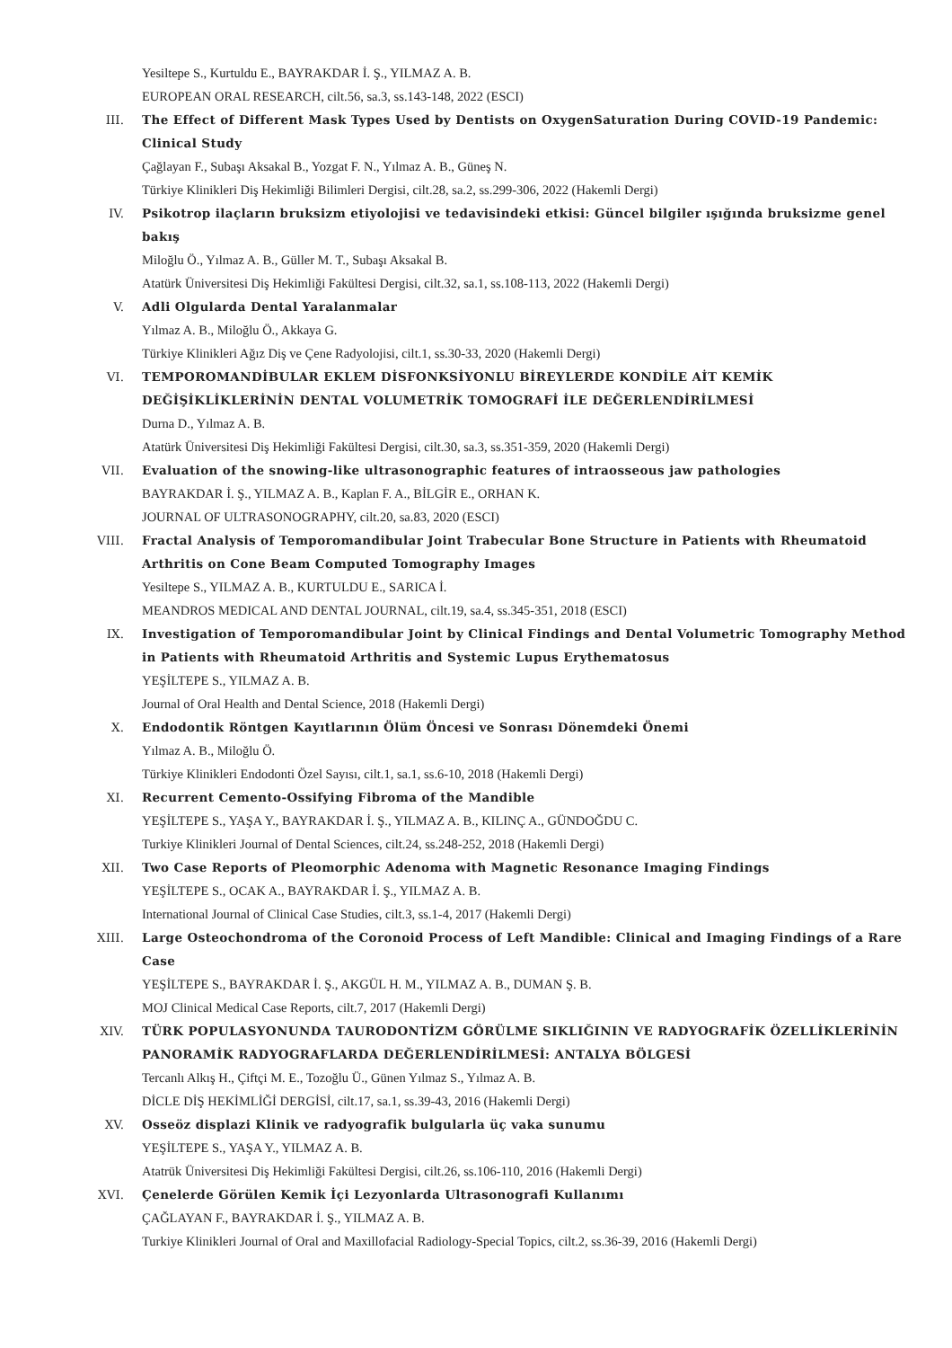Yesiltepe S., Kurtuldu E., BAYRAKDAR İ. Ş., YILMAZ A. B.
EUROPEAN ORAL RESEARCH, cilt.56, sa.3, ss.143-148, 2022 (ESCI)
III. The Effect of Different Mask Types Used by Dentists on OxygenSaturation During COVID-19 Pandemic: Clinical Study
Çağlayan F., Subaşı Aksakal B., Yozgat F. N., Yılmaz A. B., Güneş N.
Türkiye Klinikleri Diş Hekimliği Bilimleri Dergisi, cilt.28, sa.2, ss.299-306, 2022 (Hakemli Dergi)
IV. Psikotrop ilaçların bruksizm etiyolojisi ve tedavisindeki etkisi: Güncel bilgiler ışığında bruksizme genel bakış
Miloğlu Ö., Yılmaz A. B., Güller M. T., Subaşı Aksakal B.
Atatürk Üniversitesi Diş Hekimliği Fakültesi Dergisi, cilt.32, sa.1, ss.108-113, 2022 (Hakemli Dergi)
V. Adli Olgularda Dental Yaralanmalar
Yılmaz A. B., Miloğlu Ö., Akkaya G.
Türkiye Klinikleri Ağız Diş ve Çene Radyolojisi, cilt.1, ss.30-33, 2020 (Hakemli Dergi)
VI. TEMPOROMANDİBULAR EKLEM DİSFONKSİYONLU BİREYLERDE KONDİLE AİT KEMİK DEĞİŞİKLİKLERİNİN DENTAL VOLUMETRİK TOMOGRAFİ İLE DEĞERLENDİRİLMESİ
Durna D., Yılmaz A. B.
Atatürk Üniversitesi Diş Hekimliği Fakültesi Dergisi, cilt.30, sa.3, ss.351-359, 2020 (Hakemli Dergi)
VII. Evaluation of the snowing-like ultrasonographic features of intraosseous jaw pathologies
BAYRAKDAR İ. Ş., YILMAZ A. B., Kaplan F. A., BİLGİR E., ORHAN K.
JOURNAL OF ULTRASONOGRAPHY, cilt.20, sa.83, 2020 (ESCI)
VIII. Fractal Analysis of Temporomandibular Joint Trabecular Bone Structure in Patients with Rheumatoid Arthritis on Cone Beam Computed Tomography Images
Yesiltepe S., YILMAZ A. B., KURTULDU E., SARICA İ.
MEANDROS MEDICAL AND DENTAL JOURNAL, cilt.19, sa.4, ss.345-351, 2018 (ESCI)
IX. Investigation of Temporomandibular Joint by Clinical Findings and Dental Volumetric Tomography Method in Patients with Rheumatoid Arthritis and Systemic Lupus Erythematosus
YEŞİLTEPE S., YILMAZ A. B.
Journal of Oral Health and Dental Science, 2018 (Hakemli Dergi)
X. Endodontik Röntgen Kayıtlarının Ölüm Öncesi ve Sonrası Dönemdeki Önemi
Yılmaz A. B., Miloğlu Ö.
Türkiye Klinikleri Endodonti Özel Sayısı, cilt.1, sa.1, ss.6-10, 2018 (Hakemli Dergi)
XI. Recurrent Cemento-Ossifying Fibroma of the Mandible
YEŞİLTEPE S., YAŞA Y., BAYRAKDAR İ. Ş., YILMAZ A. B., KILINÇ A., GÜNDOĞDU C.
Turkiye Klinikleri Journal of Dental Sciences, cilt.24, ss.248-252, 2018 (Hakemli Dergi)
XII. Two Case Reports of Pleomorphic Adenoma with Magnetic Resonance Imaging Findings
YEŞİLTEPE S., OCAK A., BAYRAKDAR İ. Ş., YILMAZ A. B.
International Journal of Clinical Case Studies, cilt.3, ss.1-4, 2017 (Hakemli Dergi)
XIII. Large Osteochondroma of the Coronoid Process of Left Mandible: Clinical and Imaging Findings of a Rare Case
YEŞİLTEPE S., BAYRAKDAR İ. Ş., AKGÜL H. M., YILMAZ A. B., DUMAN Ş. B.
MOJ Clinical Medical Case Reports, cilt.7, 2017 (Hakemli Dergi)
XIV. TÜRK POPULASYONUNDA TAURODONTİZM GÖRÜLME SIKLIĞININ VE RADYOGRAFİK ÖZELLİKLERİNİN PANORAMİK RADYOGRAFLARDA DEĞERLENDİRİLMESİ: ANTALYA BÖLGESİ
Tercanlı Alkış H., Çiftçi M. E., Tozoğlu Ü., Günen Yılmaz S., Yılmaz A. B.
DİCLE DİŞ HEKİMLİĞİ DERGİSİ, cilt.17, sa.1, ss.39-43, 2016 (Hakemli Dergi)
XV. Osseöz displazi Klinik ve radyografik bulgularla üç vaka sunumu
YEŞİLTEPE S., YAŞA Y., YILMAZ A. B.
Atatrük Üniversitesi Diş Hekimliği Fakültesi Dergisi, cilt.26, ss.106-110, 2016 (Hakemli Dergi)
XVI. Çenelerde Görülen Kemik İçi Lezyonlarda Ultrasonografi Kullanımı
ÇAĞLAYAN F., BAYRAKDAR İ. Ş., YILMAZ A. B.
Turkiye Klinikleri Journal of Oral and Maxillofacial Radiology-Special Topics, cilt.2, ss.36-39, 2016 (Hakemli Dergi)